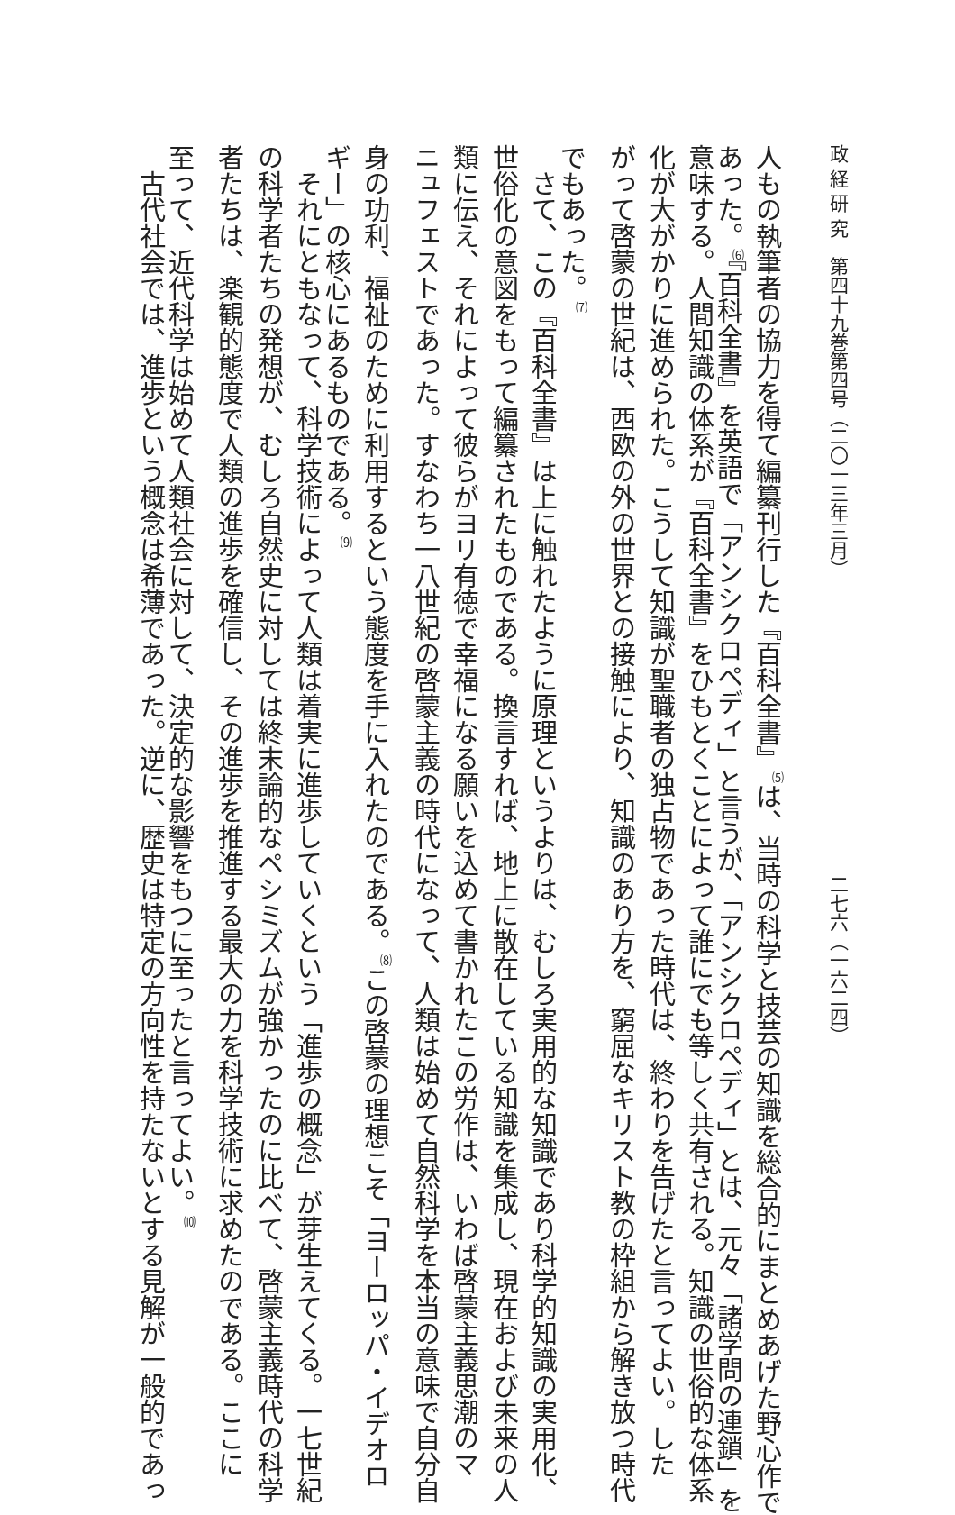政 経 研 究　第四十九巻第四号（二〇一三年三月） 二七六（一六二四）
人もの執筆者の協力を得て編纂刊行した『百科全書』<sup>⑸</sup>は、当時の科学と技芸の知識を総合的にまとめあげた野心作で
あった。<sup>⑹</sup>『百科全書』を英語で「アンシクロペディ」と言うが、「アンシクロペディ」とは、元々「諸学問の連鎖」を
意味する。人間知識の体系が『百科全書』をひもとくことによって誰にでも等しく共有される。知識の世俗的な体系
化が大がかりに進められた。こうして知識が聖職者の独占物であった時代は、終わりを告げたと言ってよい。した
がって啓蒙の世紀は、西欧の外の世界との接触により、知識のあり方を、窮屈なキリスト教の枠組から解き放つ時代
でもあった。<sup>⑺</sup>
　さて、この『百科全書』は上に触れたように原理というよりは、むしろ実用的な知識であり科学的知識の実用化、
世俗化の意図をもって編纂されたものである。換言すれば、地上に散在している知識を集成し、現在および未来の人
類に伝え、それによって彼らがヨリ有徳で幸福になる願いを込めて書かれたこの労作は、いわば啓蒙主義思潮のマ
ニュフェストであった。すなわち一八世紀の啓蒙主義の時代になって、人類は始めて自然科学を本当の意味で自分自
身の功利、福祉のために利用するという態度を手に入れたのである。<sup>⑻</sup>この啓蒙の理想こそ「ヨーロッパ・イデオロ
ギー」の核心にあるものである。<sup>⑼</sup>
　それにともなって、科学技術によって人類は着実に進歩していくという「進歩の概念」が芽生えてくる。一七世紀
の科学者たちの発想が、むしろ自然史に対しては終末論的なペシミズムが強かったのに比べて、啓蒙主義時代の科学
者たちは、楽観的態度で人類の進歩を確信し、その進歩を推進する最大の力を科学技術に求めたのである。ここに
至って、近代科学は始めて人類社会に対して、決定的な影響をもつに至ったと言ってよい。<sup>⑽</sup>
　古代社会では、進歩という概念は希薄であった。逆に、歴史は特定の方向性を持たないとする見解が一般的であっ